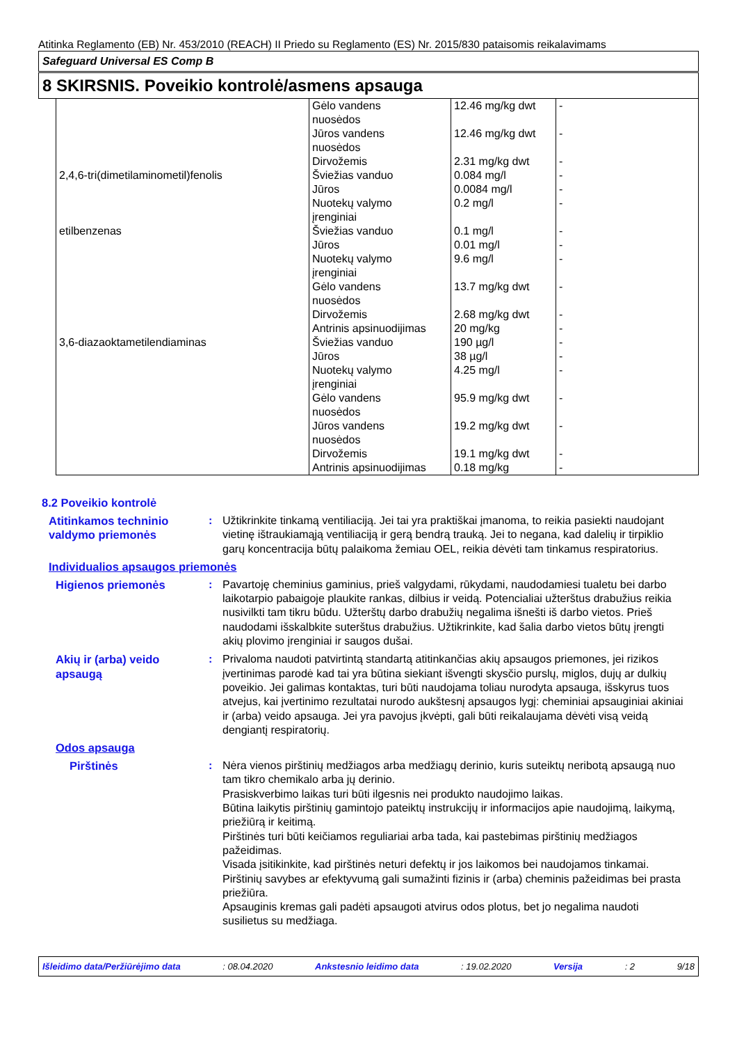Atitinka Reglamento (EB) Nr. 453/2010 (REACH) II Priedo su Reglamento (ES) Nr. 2015/830 pataisomis reikalavimams
Safeguard Universal ES Comp B
8 SKIRSNIS. Poveikio kontrolė/asmens apsauga
| | Gėlo vandens nuosėdos | 12.46 mg/kg dwt | - |
| | Jūros vandens nuosėdos | 12.46 mg/kg dwt | - |
| | Dirvožemis | 2.31 mg/kg dwt | - |
| 2,4,6-tri(dimetilaminometil)fenolis | Šviežias vanduo | 0.084 mg/l | - |
| | Jūros | 0.0084 mg/l | - |
| | Nuotekų valymo įrenginiai | 0.2 mg/l | - |
| etilbenzenas | Šviežias vanduo | 0.1 mg/l | - |
| | Jūros | 0.01 mg/l | - |
| | Nuotekų valymo įrenginiai | 9.6 mg/l | - |
| | Gėlo vandens nuosėdos | 13.7 mg/kg dwt | - |
| | Dirvožemis | 2.68 mg/kg dwt | - |
| | Antrinis apsinuodijimas | 20 mg/kg | - |
| 3,6-diazaoktametilendiaminas | Šviežias vanduo | 190 µg/l | - |
| | Jūros | 38 µg/l | - |
| | Nuotekų valymo įrenginiai | 4.25 mg/l | - |
| | Gėlo vandens nuosėdos | 95.9 mg/kg dwt | - |
| | Jūros vandens nuosėdos | 19.2 mg/kg dwt | - |
| | Dirvožemis | 19.1 mg/kg dwt | - |
| | Antrinis apsinuodijimas | 0.18 mg/kg | - |
8.2 Poveikio kontrolė
Atitinkamos techninio valdymo priemonės
: Užtikrinkite tinkamą ventiliaciją. Jei tai yra praktiškai įmanoma, to reikia pasiekti naudojant vietinę ištraukiamąją ventiliaciją ir gerą bendrą trauką. Jei to negana, kad dalelių ir tirpiklio garų koncentracija būtų palaikoma žemiau OEL, reikia dėvėti tam tinkamus respiratorius.
Individualios apsaugos priemonės
Higienos priemonės : Pavartoję cheminius gaminius, prieš valgydami, rūkydami, naudodamiesi tualetu bei darbo laikotarpio pabaigoje plaukite rankas, dilbius ir veidą. Potencialiai užterštus drabužius reikia nusivilkti tam tikru būdu. Užterštų darbo drabužių negalima išnešti iš darbo vietos. Prieš naudodami išskalbkite suterštus drabužius. Užtikrinkite, kad šalia darbo vietos būtų įrengti akių plovimo įrenginiai ir saugos dušai.
Akių ir (arba) veido apsaugą
: Privaloma naudoti patvirtintą standartą atitinkančias akių apsaugos priemones, jei rizikos įvertinimas parodė kad tai yra būtina siekiant išvengti skysčio purslų, miglos, dujų ar dulkių poveikio. Jei galimas kontaktas, turi būti naudojama toliau nurodyta apsauga, išskyrus tuos atvejus, kai įvertinimo rezultatai nurodo aukštesnį apsaugos lygį: cheminiai apsauginiai akiniai ir (arba) veido apsauga. Jei yra pavojus įkvėpti, gali būti reikalaujama dėvėti visą veidą dengiantį respiratorių.
Odos apsauga
Pirštinės : Nėra vienos pirštinių medžiagos arba medžiagų derinio, kuris suteiktų neribotą apsaugą nuo tam tikro chemikalo arba jų derinio.
Prasiskverbimo laikas turi būti ilgesnis nei produkto naudojimo laikas.
Būtina laikytis pirštinių gamintojo pateiktų instrukcijų ir informacijos apie naudojimą, laikymą, priežiūrą ir keitimą.
Pirštinės turi būti keičiamos reguliariai arba tada, kai pastebimas pirštinių medžiagos pažeidimas.
Visada įsitikinkite, kad pirštinės neturi defektų ir jos laikomos bei naudojamos tinkamai.
Pirštinių savybes ar efektyvumą gali sumažinti fizinis ir (arba) cheminis pažeidimas bei prasta priežiūra.
Apsauginis kremas gali padėti apsaugoti atvirus odos plotus, bet jo negalima naudoti susilietus su medžiaga.
Išleidimo data/Peržiūrėjimo data : 08.04.2020 Ankstesnio leidimo data : 19.02.2020 Versija : 2 9/18